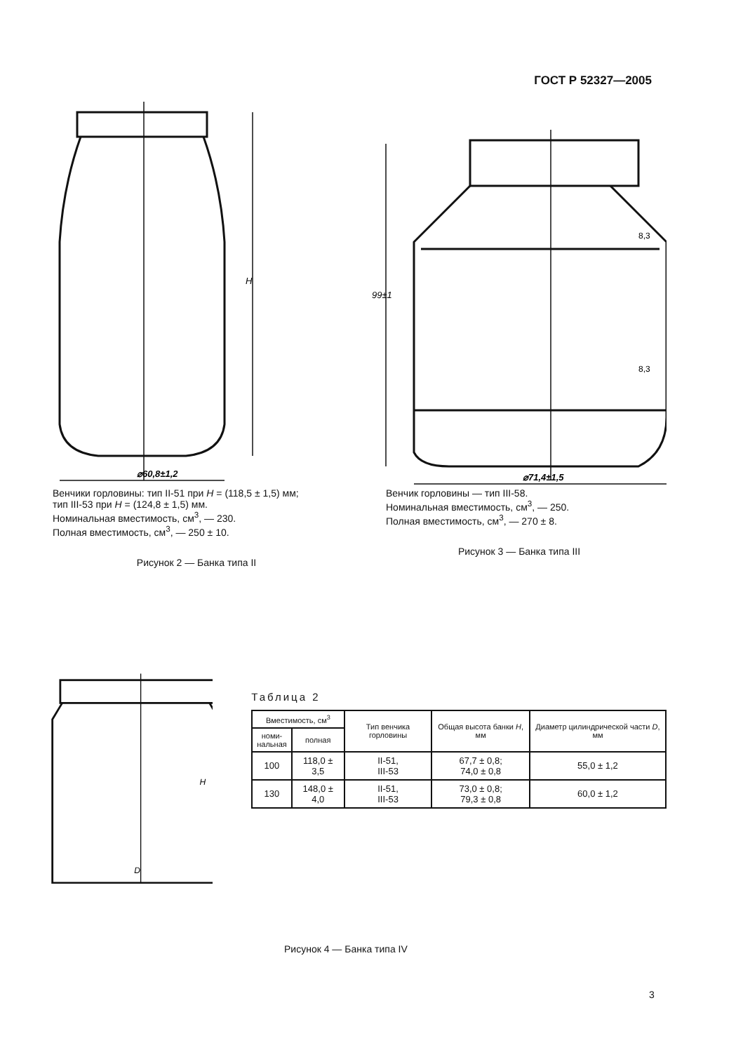ГОСТ Р 52327—2005
⌀60,8±1,2
H
Венчики горловины: тип II-51 при H = (118,5 ± 1,5) мм;
тип III-53 при H = (124,8 ± 1,5) мм.
Номинальная вместимость, см<sup>3</sup>, — 230.
Полная вместимость, см<sup>3</sup>, — 250 ± 10.
Рисунок 2 — Банка типа II
⌀71,4±1,5
99±1
8,3
8,3
Венчик горловины — тип III-58.
Номинальная вместимость, см<sup>3</sup>, — 250.
Полная вместимость, см<sup>3</sup>, — 270 ± 8.
Рисунок 3 — Банка типа III
D
H
Таблица 2
| Вместимость, см<sup>3</sup> | | Тип венчика горловины | Общая высота банки H , мм | Диаметр цилиндрической части D , мм |
| --- | --- | --- | --- | --- |
| номи- нальная | полная | | | |
| 100 | 118,0 ± 3,5 | II-51, III-53 | 67,7 ± 0,8; 74,0 ± 0,8 | 55,0 ± 1,2 |
| 130 | 148,0 ± 4,0 | II-51, III-53 | 73,0 ± 0,8; 79,3 ± 0,8 | 60,0 ± 1,2 |
Рисунок 4 — Банка типа IV
3